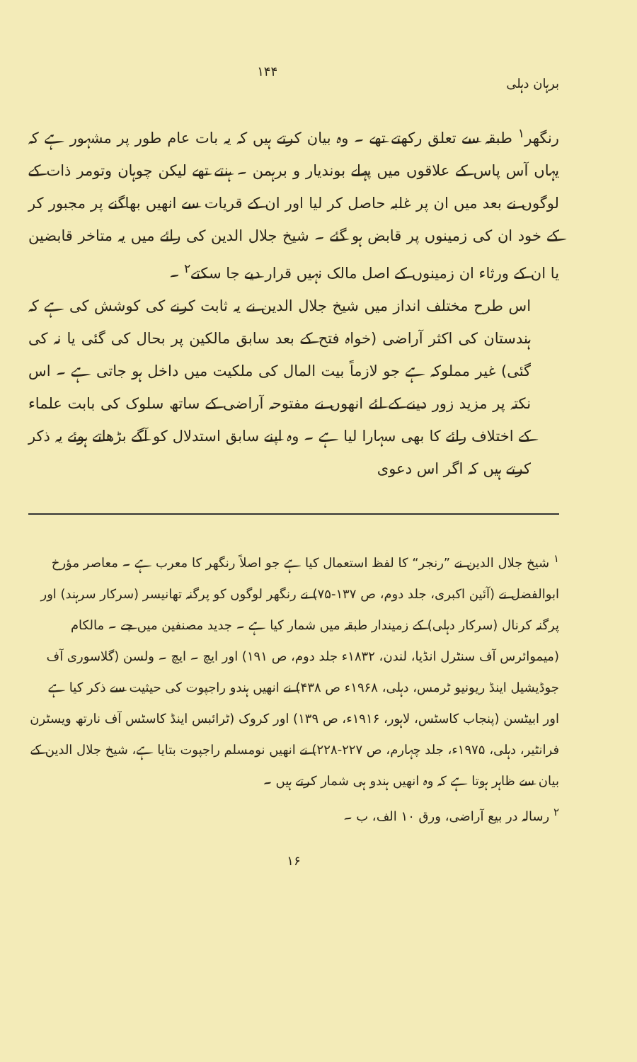برہان دہلی ۱۴۴
رنگھر<sup>۱</sup> طبقہ سے تعلق رکھتے تھے ۔ وہ بیان کرتے ہیں کہ یہ بات عام طور پر مشہور ہے کہ یہاں آس پاس کے علاقوں میں پہلے بوندیار و برہمن ۔ ہنتے تھے لیکن چوہان وتومر ذات کے لوگوں نے بعد میں ان پر غلبہ حاصل کر لیا اور ان کے قریات سے انھیں بھاگنے پر مجبور کر کے خود ان کی زمینوں پر قابض ہو گئے ۔ شیخ جلال الدین کی رائے میں یہ متاخر قابضین یا ان کے ورثاء ان زمینوں کے اصل مالک نہیں قرار دیے جا سکتے<sup>۲</sup> ۔
اس طرح مختلف انداز میں شیخ جلال الدین نے یہ ثابت کرنے کی کوشش کی ہے کہ ہندستان کی اکثر آراضی (خواہ فتح کے بعد سابق مالکین پر بحال کی گئی یا نہ کی گئی) غیر مملوکہ ہے جو لازماً بیت المال کی ملکیت میں داخل ہو جاتی ہے ۔ اس نکتہ پر مزید زور دینے کے لئے انھوں نے مفتوحہ آراضی کے ساتھ سلوک کی بابت علماء کے اختلاف رائے کا بھی سہارا لیا ہے ۔ وہ اپنے سابق استدلال کو آگے بڑھاتے ہوئے یہ ذکر کرتے ہیں کہ اگر اس دعوی
<sup>۱</sup> شیخ جلال الدین نے ”رنجر“ کا لفظ استعمال کیا ہے جو اصلاً رنگھر کا معرب ہے ۔ معاصر مؤرخ ابوالفضل نے (آئین اکبری، جلد دوم، ص ۱۳۷-۷۵) نے رنگھر لوگوں کو پرگنہ تھانیسر (سرکار سرہند) اور پرگنہ کرنال (سرکار دہلی) کے زمیندار طبقہ میں شمار کیا ہے ۔ جدید مصنفین میں جے ۔ مالکام (میموائرس آف سنٹرل انڈیا، لندن، ۱۸۳۲ء جلد دوم، ص ۱۹۱) اور ایچ ۔ ایچ ۔ ولسن (گلاسوری آف جوڈیشیل اینڈ ریونیو ٹرمس، دہلی، ۱۹۶۸ء ص ۴۳۸) نے انھیں ہندو راجپوت کی حیثیت سے ذکر کیا ہے اور ابیٹسن (پنجاب کاسٹس، لاہور، ۱۹۱۶ء، ص ۱۳۹) اور کروک (ٹرائبس اینڈ کاسٹس آف نارتھ ویسٹرن فرانٹیر، دہلی، ۱۹۷۵ء، جلد چہارم، ص ۲۲۷-۲۲۸) نے انھیں نومسلم راجپوت بتایا ہے، شیخ جلال الدین کے بیان سے ظاہر ہوتا ہے کہ وہ انھیں ہندو ہی شمار کرتے ہیں ۔
<sup>۲</sup> رسالہ در بیع آراضی، ورق ۱۰ الف، ب ۔
۱۶